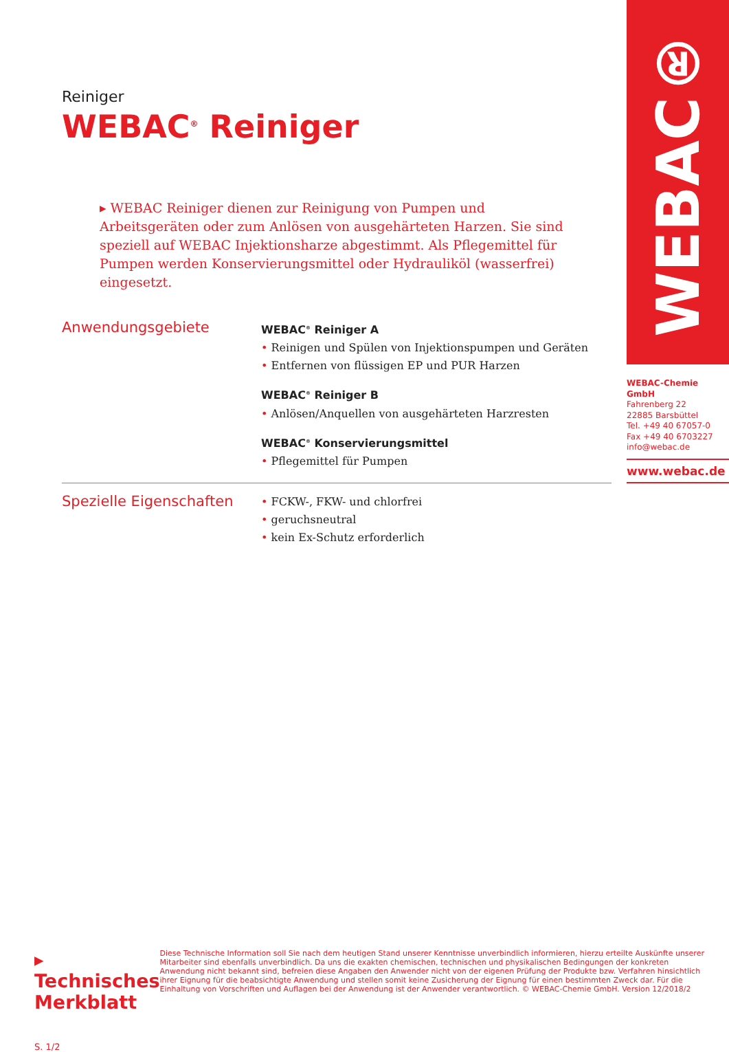Reiniger
WEBAC<sup>®</sup> Reiniger
▸ WEBAC Reiniger dienen zur Reinigung von Pumpen und Arbeitsgeräten oder zum Anlösen von ausgehärteten Harzen. Sie sind speziell auf WEBAC Injektionsharze abgestimmt. Als Pflegemittel für Pumpen werden Konservierungsmittel oder Hydrauliköl (wasserfrei) eingesetzt.
Anwendungsgebiete
WEBAC<sup>®</sup> Reiniger A
• Reinigen und Spülen von Injektionspumpen und Geräten
• Entfernen von flüssigen EP und PUR Harzen
WEBAC<sup>®</sup> Reiniger B
• Anlösen/Anquellen von ausgehärteten Harzresten
WEBAC<sup>®</sup> Konservierungsmittel
• Pflegemittel für Pumpen
Spezielle Eigenschaften
• FCKW-, FKW- und chlorfrei
• geruchsneutral
• kein Ex-Schutz erforderlich
WEBAC®
WEBAC-Chemie GmbH
Fahrenberg 22
22885 Barsbüttel
Tel. +49 40 67057-0
Fax +49 40 6703227
info@webac.de
www.webac.de
▸ Technisches Merkblatt
S. 1/2
Diese Technische Information soll Sie nach dem heutigen Stand unserer Kenntnisse unverbindlich informieren, hierzu erteilte Auskünfte unserer Mitarbeiter sind ebenfalls unverbindlich. Da uns die exakten chemischen, technischen und physikalischen Bedingungen der konkreten Anwendung nicht bekannt sind, befreien diese Angaben den Anwender nicht von der eigenen Prüfung der Produkte bzw. Verfahren hinsichtlich ihrer Eignung für die beabsichtigte Anwendung und stellen somit keine Zusicherung der Eignung für einen bestimmten Zweck dar. Für die Einhaltung von Vorschriften und Auflagen bei der Anwendung ist der Anwender verantwortlich. © WEBAC-Chemie GmbH. Version 12/2018/2